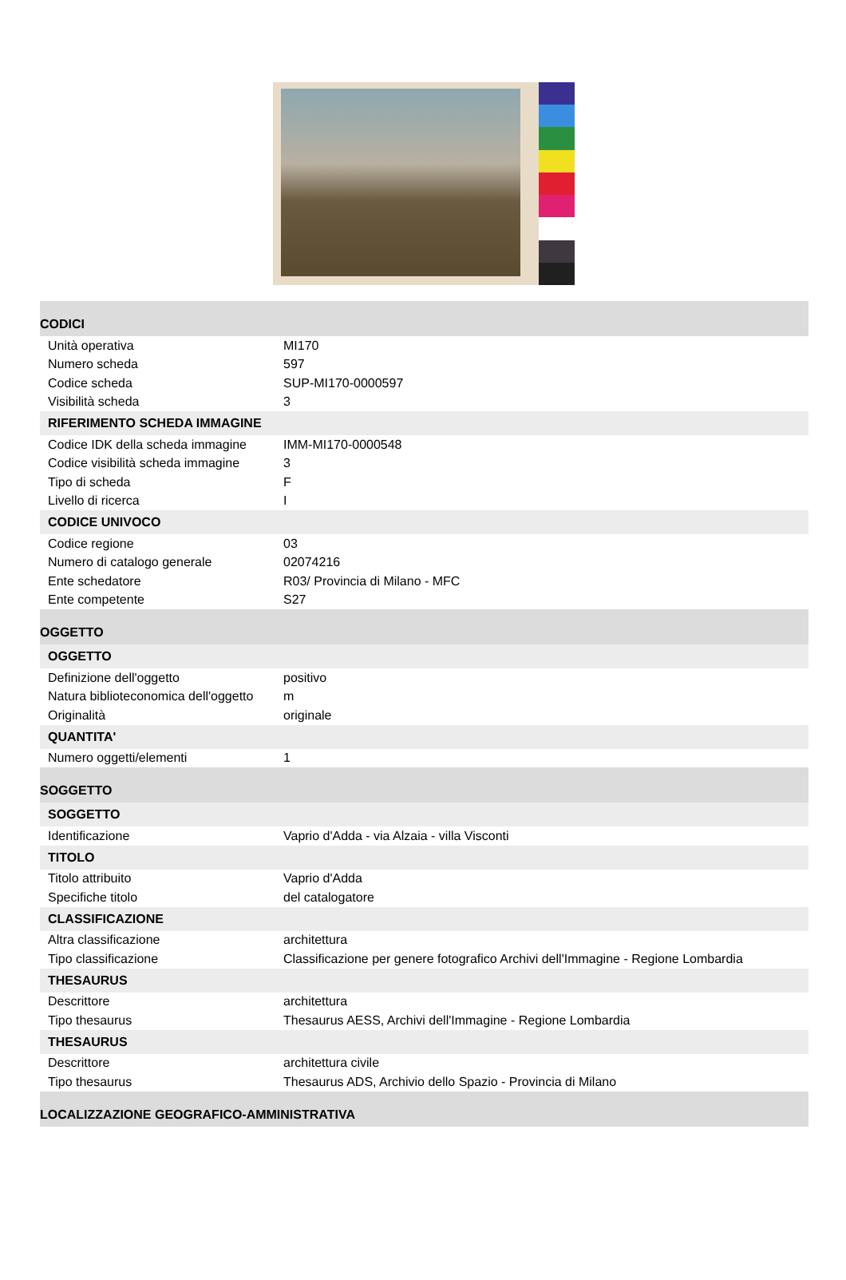| CODICI | |
| Unità operativa | MI170 |
| Numero scheda | 597 |
| Codice scheda | SUP-MI170-0000597 |
| Visibilità scheda | 3 |
| RIFERIMENTO SCHEDA IMMAGINE | |
| Codice IDK della scheda immagine | IMM-MI170-0000548 |
| Codice visibilità scheda immagine | 3 |
| Tipo di scheda | F |
| Livello di ricerca | I |
| CODICE UNIVOCO | |
| Codice regione | 03 |
| Numero di catalogo generale | 02074216 |
| Ente schedatore | R03/ Provincia di Milano - MFC |
| Ente competente | S27 |
| OGGETTO | |
| OGGETTO | |
| Definizione dell'oggetto | positivo |
| Natura biblioteconomica dell'oggetto | m |
| Originalità | originale |
| QUANTITA' | |
| Numero oggetti/elementi | 1 |
| SOGGETTO | |
| SOGGETTO | |
| Identificazione | Vaprio d'Adda - via Alzaia - villa Visconti |
| TITOLO | |
| Titolo attribuito | Vaprio d'Adda |
| Specifiche titolo | del catalogatore |
| CLASSIFICAZIONE | |
| Altra classificazione | architettura |
| Tipo classificazione | Classificazione per genere fotografico Archivi dell'Immagine - Regione Lombardia |
| THESAURUS | |
| Descrittore | architettura |
| Tipo thesaurus | Thesaurus AESS, Archivi dell'Immagine - Regione Lombardia |
| THESAURUS | |
| Descrittore | architettura civile |
| Tipo thesaurus | Thesaurus ADS, Archivio dello Spazio - Provincia di Milano |
| LOCALIZZAZIONE GEOGRAFICO-AMMINISTRATIVA | |